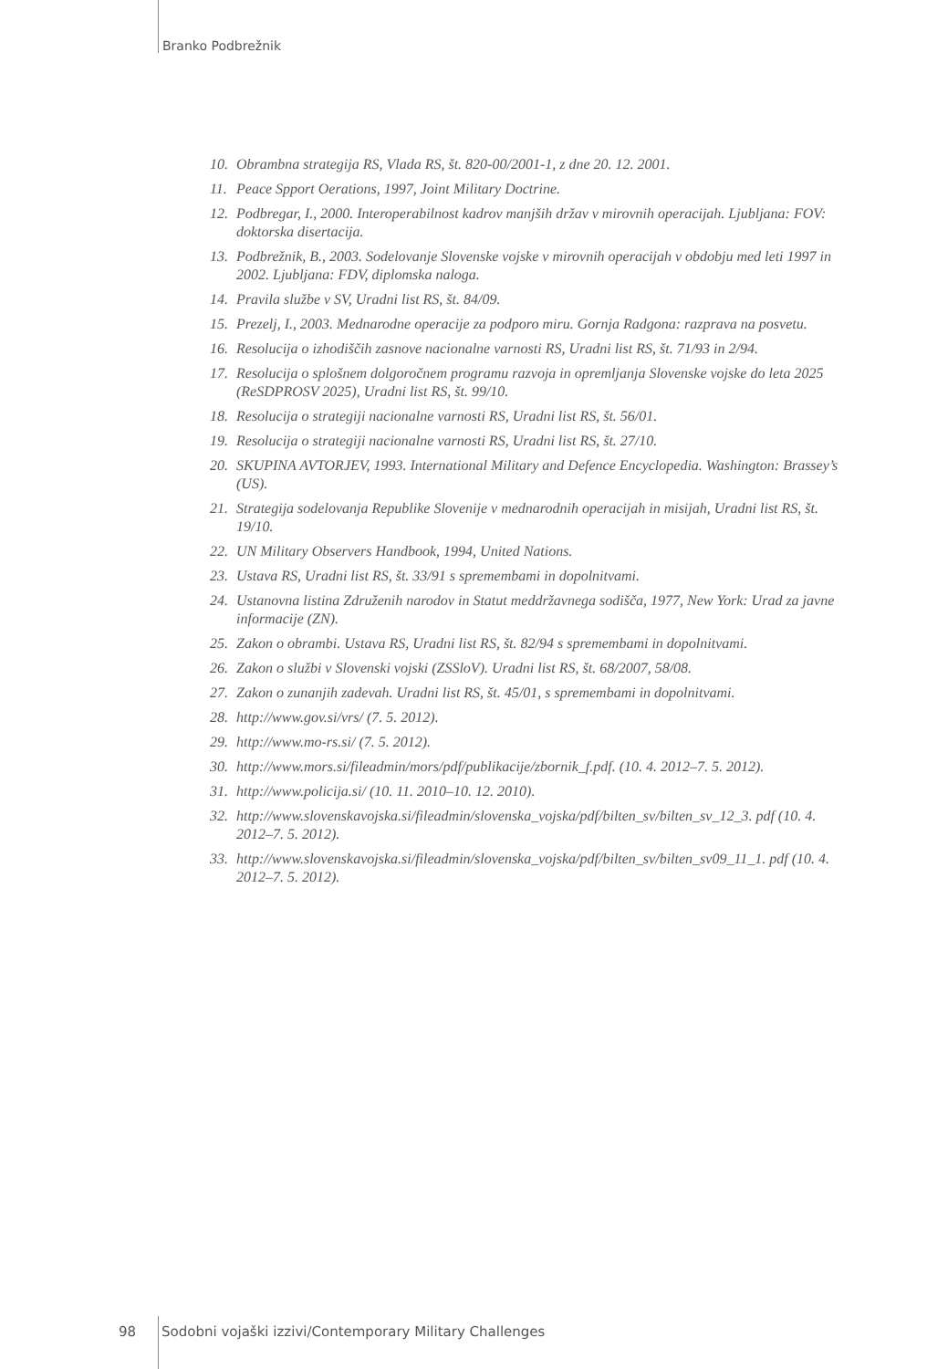Branko Podbrežnik
10. Obrambna strategija RS, Vlada RS, št. 820-00/2001-1, z dne 20. 12. 2001.
11. Peace Spport Oerations, 1997, Joint Military Doctrine.
12. Podbregar, I., 2000. Interoperabilnost kadrov manjših držav v mirovnih operacijah. Ljubljana: FOV: doktorska disertacija.
13. Podbrežnik, B., 2003. Sodelovanje Slovenske vojske v mirovnih operacijah v obdobju med leti 1997 in 2002. Ljubljana: FDV, diplomska naloga.
14. Pravila službe v SV, Uradni list RS, št. 84/09.
15. Prezelj, I., 2003. Mednarodne operacije za podporo miru. Gornja Radgona: razprava na posvetu.
16. Resolucija o izhodiščih zasnove nacionalne varnosti RS, Uradni list RS, št. 71/93 in 2/94.
17. Resolucija o splošnem dolgoročnem programu razvoja in opremljanja Slovenske vojske do leta 2025 (ReSDPROSV 2025), Uradni list RS, št. 99/10.
18. Resolucija o strategiji nacionalne varnosti RS, Uradni list RS, št. 56/01.
19. Resolucija o strategiji nacionalne varnosti RS, Uradni list RS, št. 27/10.
20. SKUPINA AVTORJEV, 1993. International Military and Defence Encyclopedia. Washington: Brassey’s (US).
21. Strategija sodelovanja Republike Slovenije v mednarodnih operacijah in misijah, Uradni list RS, št. 19/10.
22. UN Military Observers Handbook, 1994, United Nations.
23. Ustava RS, Uradni list RS, št. 33/91 s spremembami in dopolnitvami.
24. Ustanovna listina Združenih narodov in Statut meddržavnega sodišča, 1977, New York: Urad za javne informacije (ZN).
25. Zakon o obrambi. Ustava RS, Uradni list RS, št. 82/94 s spremembami in dopolnitvami.
26. Zakon o službi v Slovenski vojski (ZSSloV). Uradni list RS, št. 68/2007, 58/08.
27. Zakon o zunanjih zadevah. Uradni list RS, št. 45/01, s spremembami in dopolnitvami.
28. http://www.gov.si/vrs/ (7. 5. 2012).
29. http://www.mo-rs.si/ (7. 5. 2012).
30. http://www.mors.si/fileadmin/mors/pdf/publikacije/zbornik_f.pdf. (10. 4. 2012–7. 5. 2012).
31. http://www.policija.si/ (10. 11. 2010–10. 12. 2010).
32. http://www.slovenskavojska.si/fileadmin/slovenska_vojska/pdf/bilten_sv/bilten_sv_12_3. pdf (10. 4. 2012–7. 5. 2012).
33. http://www.slovenskavojska.si/fileadmin/slovenska_vojska/pdf/bilten_sv/bilten_sv09_11_1. pdf (10. 4. 2012–7. 5. 2012).
98 Sodobni vojaški izzivi/Contemporary Military Challenges